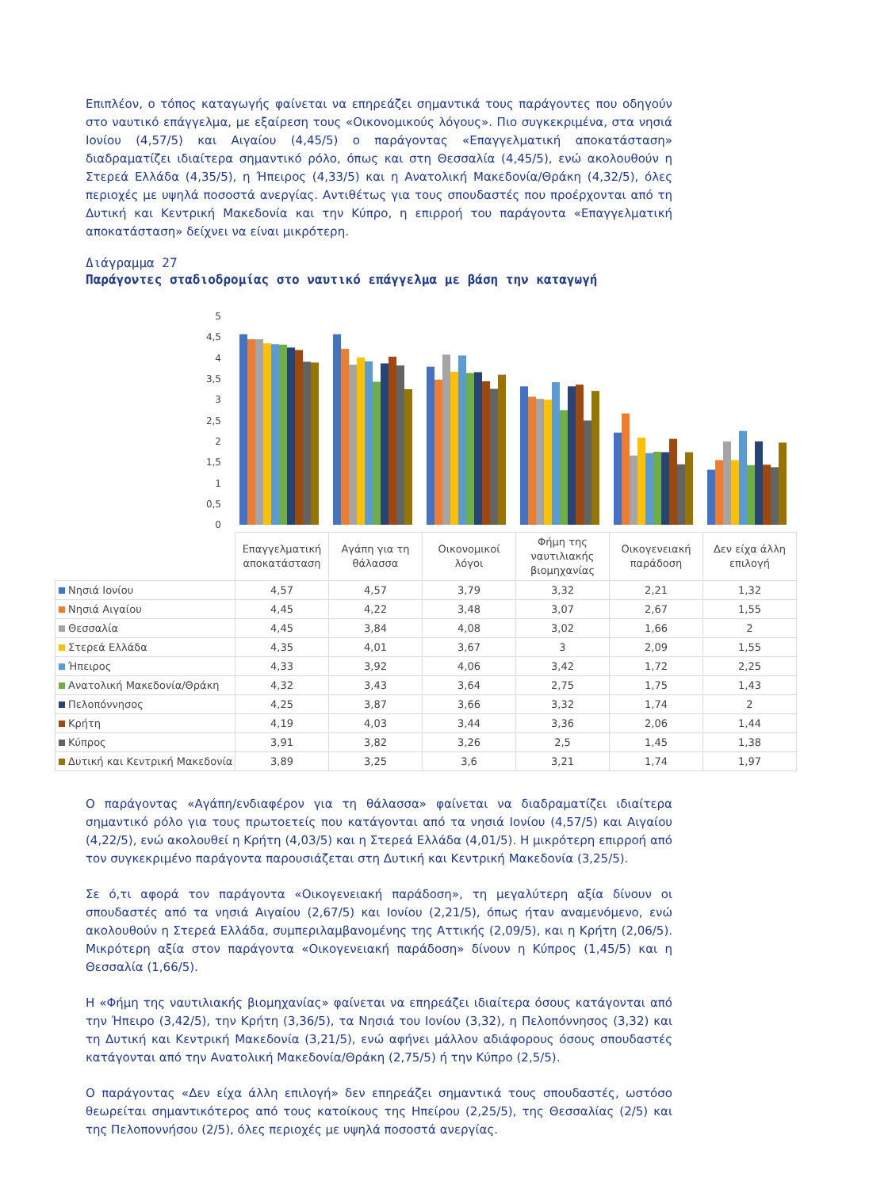Επιπλέον, ο τόπος καταγωγής φαίνεται να επηρεάζει σημαντικά τους παράγοντες που οδηγούν στο ναυτικό επάγγελμα, με εξαίρεση τους «Οικονομικούς λόγους». Πιο συγκεκριμένα, στα νησιά Ιονίου (4,57/5) και Αιγαίου (4,45/5) ο παράγοντας «Επαγγελματική αποκατάσταση» διαδραματίζει ιδιαίτερα σημαντικό ρόλο, όπως και στη Θεσσαλία (4,45/5), ενώ ακολουθούν η Στερεά Ελλάδα (4,35/5), η Ήπειρος (4,33/5) και η Ανατολική Μακεδονία/Θράκη (4,32/5), όλες περιοχές με υψηλά ποσοστά ανεργίας. Αντιθέτως για τους σπουδαστές που προέρχονται από τη Δυτική και Κεντρική Μακεδονία και την Κύπρο, η επιρροή του παράγοντα «Επαγγελματική αποκατάσταση» δείχνει να είναι μικρότερη.
Διάγραμμα 27
Παράγοντες σταδιοδρομίας στο ναυτικό επάγγελμα με βάση την καταγωγή
0
0,5
1
1,5
2
2,5
3
3,5
4
4,5
5
| | Επαγγελματική αποκατάσταση | Αγάπη για τη θάλασσα | Οικονομικοί λόγοι | Φήμη της ναυτιλιακής βιομηχανίας | Οικογενειακή παράδοση | Δεν είχα άλλη επιλογή |
| --- | --- | --- | --- | --- | --- | --- |
| Νησιά Ιονίου | 4,57 | 4,57 | 3,79 | 3,32 | 2,21 | 1,32 |
| Νησιά Αιγαίου | 4,45 | 4,22 | 3,48 | 3,07 | 2,67 | 1,55 |
| Θεσσαλία | 4,45 | 3,84 | 4,08 | 3,02 | 1,66 | 2 |
| Στερεά Ελλάδα | 4,35 | 4,01 | 3,67 | 3 | 2,09 | 1,55 |
| Ήπειρος | 4,33 | 3,92 | 4,06 | 3,42 | 1,72 | 2,25 |
| Ανατολική Μακεδονία/Θράκη | 4,32 | 3,43 | 3,64 | 2,75 | 1,75 | 1,43 |
| Πελοπόννησος | 4,25 | 3,87 | 3,66 | 3,32 | 1,74 | 2 |
| Κρήτη | 4,19 | 4,03 | 3,44 | 3,36 | 2,06 | 1,44 |
| Κύπρος | 3,91 | 3,82 | 3,26 | 2,5 | 1,45 | 1,38 |
| Δυτική και Κεντρική Μακεδονία | 3,89 | 3,25 | 3,6 | 3,21 | 1,74 | 1,97 |
Ο παράγοντας «Αγάπη/ενδιαφέρον για τη θάλασσα» φαίνεται να διαδραματίζει ιδιαίτερα σημαντικό ρόλο για τους πρωτοετείς που κατάγονται από τα νησιά Ιονίου (4,57/5) και Αιγαίου (4,22/5), ενώ ακολουθεί η Κρήτη (4,03/5) και η Στερεά Ελλάδα (4,01/5). Η μικρότερη επιρροή από τον συγκεκριμένο παράγοντα παρουσιάζεται στη Δυτική και Κεντρική Μακεδονία (3,25/5).
Σε ό,τι αφορά τον παράγοντα «Οικογενειακή παράδοση», τη μεγαλύτερη αξία δίνουν οι σπουδαστές από τα νησιά Αιγαίου (2,67/5) και Ιονίου (2,21/5), όπως ήταν αναμενόμενο, ενώ ακολουθούν η Στερεά Ελλάδα, συμπεριλαμβανομένης της Αττικής (2,09/5), και η Κρήτη (2,06/5). Μικρότερη αξία στον παράγοντα «Οικογενειακή παράδοση» δίνουν η Κύπρος (1,45/5) και η Θεσσαλία (1,66/5).
Η «Φήμη της ναυτιλιακής βιομηχανίας» φαίνεται να επηρεάζει ιδιαίτερα όσους κατάγονται από την Ήπειρο (3,42/5), την Κρήτη (3,36/5), τα Νησιά του Ιονίου (3,32), η Πελοπόννησος (3,32) και τη Δυτική και Κεντρική Μακεδονία (3,21/5), ενώ αφήνει μάλλον αδιάφορους όσους σπουδαστές κατάγονται από την Ανατολική Μακεδονία/Θράκη (2,75/5) ή την Κύπρο (2,5/5).
Ο παράγοντας «Δεν είχα άλλη επιλογή» δεν επηρεάζει σημαντικά τους σπουδαστές, ωστόσο θεωρείται σημαντικότερος από τους κατοίκους της Ηπείρου (2,25/5), της Θεσσαλίας (2/5) και της Πελοποννήσου (2/5), όλες περιοχές με υψηλά ποσοστά ανεργίας.